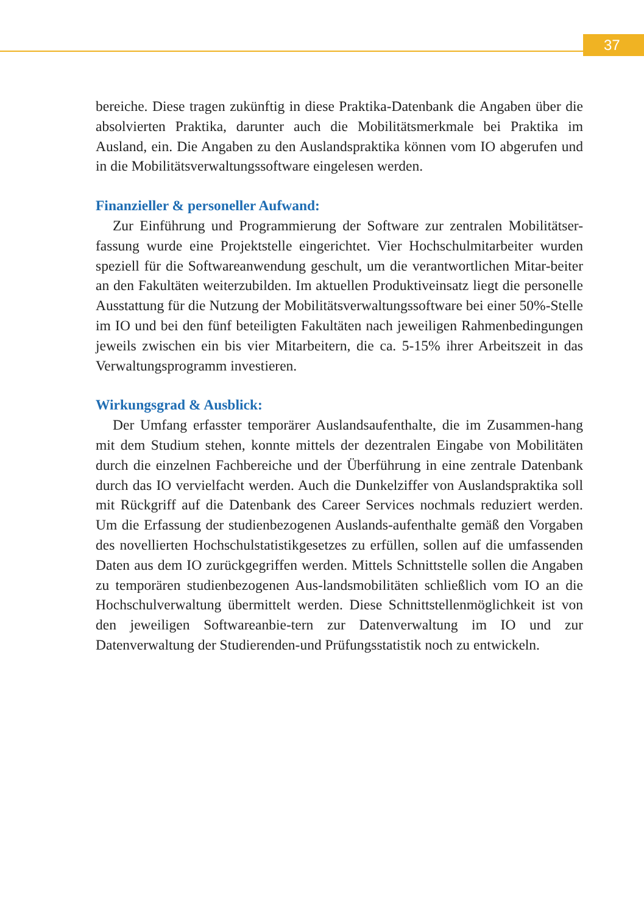37
bereiche. Diese tragen zukünftig in diese Praktika-Datenbank die Angaben über die absolvierten Praktika, darunter auch die Mobilitätsmerkmale bei Praktika im Ausland, ein. Die Angaben zu den Auslandspraktika können vom IO abgerufen und in die Mobilitätsverwaltungssoftware eingelesen werden.
Finanzieller & personeller Aufwand:
Zur Einführung und Programmierung der Software zur zentralen Mobilitätser-fassung wurde eine Projektstelle eingerichtet. Vier Hochschulmitarbeiter wurden speziell für die Softwareanwendung geschult, um die verantwortlichen Mitar-beiter an den Fakultäten weiterzubilden. Im aktuellen Produktiveinsatz liegt die personelle Ausstattung für die Nutzung der Mobilitätsverwaltungssoftware bei einer 50%-Stelle im IO und bei den fünf beteiligten Fakultäten nach jeweiligen Rahmenbedingungen jeweils zwischen ein bis vier Mitarbeitern, die ca. 5-15% ihrer Arbeitszeit in das Verwaltungsprogramm investieren.
Wirkungsgrad & Ausblick:
Der Umfang erfasster temporärer Auslandsaufenthalte, die im Zusammen-hang mit dem Studium stehen, konnte mittels der dezentralen Eingabe von Mobilitäten durch die einzelnen Fachbereiche und der Überführung in eine zentrale Datenbank durch das IO vervielfacht werden. Auch die Dunkelziffer von Auslandspraktika soll mit Rückgriff auf die Datenbank des Career Services nochmals reduziert werden. Um die Erfassung der studienbezogenen Auslands-aufenthalte gemäß den Vorgaben des novellierten Hochschulstatistikgesetzes zu erfüllen, sollen auf die umfassenden Daten aus dem IO zurückgegriffen werden. Mittels Schnittstelle sollen die Angaben zu temporären studienbezogenen Aus-landsmobilitäten schließlich vom IO an die Hochschulverwaltung übermittelt werden. Diese Schnittstellenmöglichkeit ist von den jeweiligen Softwareanbie-tern zur Datenverwaltung im IO und zur Datenverwaltung der Studierenden-und Prüfungsstatistik noch zu entwickeln.